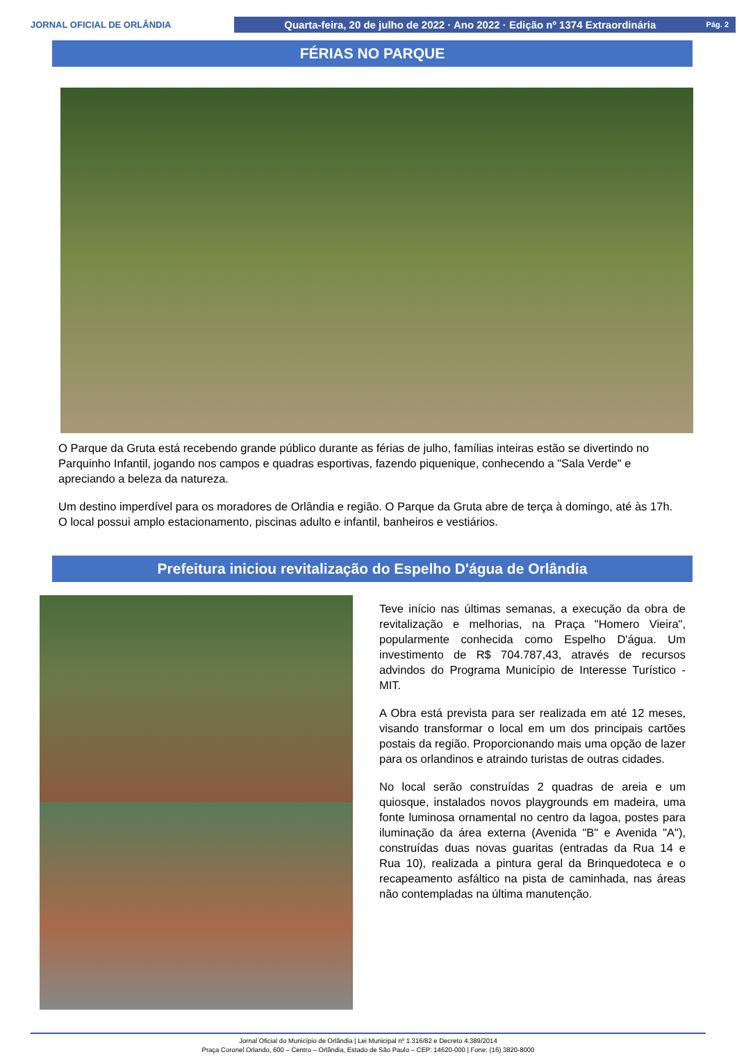JORNAL OFICIAL DE ORLÂNDIA
Quarta-feira, 20 de julho de 2022 · Ano 2022 · Edição nº 1374 Extraordinária Pág. 2
FÉRIAS NO PARQUE
O Parque da Gruta está recebendo grande público durante as férias de julho, famílias inteiras estão se divertindo no Parquinho Infantil, jogando nos campos e quadras esportivas, fazendo piquenique, conhecendo a "Sala Verde" e apreciando a beleza da natureza.
Um destino imperdível para os moradores de Orlândia e região. O Parque da Gruta abre de terça à domingo, até às 17h. O local possui amplo estacionamento, piscinas adulto e infantil, banheiros e vestiários.
Prefeitura iniciou revitalização do Espelho D'água de Orlândia
Teve início nas últimas semanas, a execução da obra de revitalização e melhorias, na Praça "Homero Vieira", popularmente conhecida como Espelho D'água. Um investimento de R$ 704.787,43, através de recursos advindos do Programa Município de Interesse Turístico - MIT.
A Obra está prevista para ser realizada em até 12 meses, visando transformar o local em um dos principais cartões postais da região. Proporcionando mais uma opção de lazer para os orlandinos e atraindo turistas de outras cidades.
No local serão construídas 2 quadras de areia e um quiosque, instalados novos playgrounds em madeira, uma fonte luminosa ornamental no centro da lagoa, postes para iluminação da área externa (Avenida "B" e Avenida "A"), construídas duas novas guaritas (entradas da Rua 14 e Rua 10), realizada a pintura geral da Brinquedoteca e o recapeamento asfáltico na pista de caminhada, nas áreas não contempladas na última manutenção.
Jornal Oficial do Município de Orlândia | Lei Municipal nº 1.316/82 e Decreto 4.389/2014
Praça Coronel Orlando, 600 – Centro – Orlândia, Estado de São Paulo – CEP: 14620-000 | Fone: (16) 3820-8000